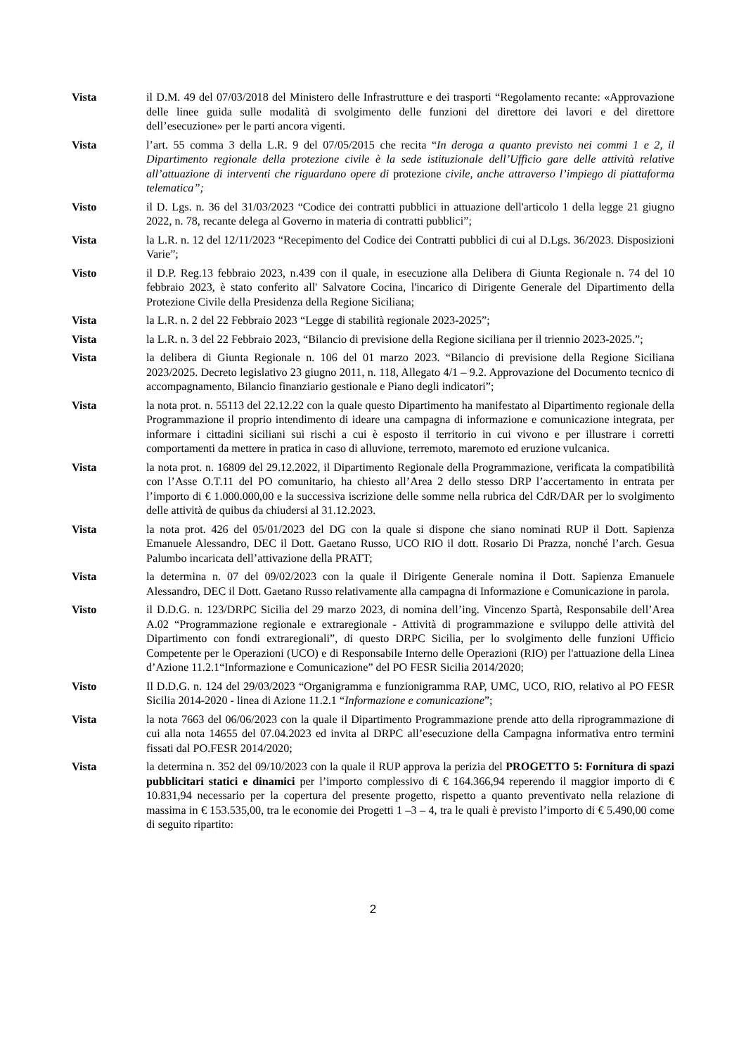Vista il D.M. 49 del 07/03/2018 del Ministero delle Infrastrutture e dei trasporti “Regolamento recante: «Approvazione delle linee guida sulle modalità di svolgimento delle funzioni del direttore dei lavori e del direttore dell’esecuzione» per le parti ancora vigenti.
Vista l’art. 55 comma 3 della L.R. 9 del 07/05/2015 che recita “In deroga a quanto previsto nei commi 1 e 2, il Dipartimento regionale della protezione civile è la sede istituzionale dell’Ufficio gare delle attività relative all’attuazione di interventi che riguardano opere di protezione civile, anche attraverso l’impiego di piattaforma telematica”;
Visto il D. Lgs. n. 36 del 31/03/2023 “Codice dei contratti pubblici in attuazione dell'articolo 1 della legge 21 giugno 2022, n. 78, recante delega al Governo in materia di contratti pubblici”;
Vista la L.R. n. 12 del 12/11/2023 “Recepimento del Codice dei Contratti pubblici di cui al D.Lgs. 36/2023. Disposizioni Varie”;
Visto il D.P. Reg.13 febbraio 2023, n.439 con il quale, in esecuzione alla Delibera di Giunta Regionale n. 74 del 10 febbraio 2023, è stato conferito all' Salvatore Cocina, l'incarico di Dirigente Generale del Dipartimento della Protezione Civile della Presidenza della Regione Siciliana;
Vista la L.R. n. 2 del 22 Febbraio 2023 “Legge di stabilità regionale 2023-2025”;
Vista la L.R. n. 3 del 22 Febbraio 2023, “Bilancio di previsione della Regione siciliana per il triennio 2023-2025.”;
Vista la delibera di Giunta Regionale n. 106 del 01 marzo 2023. “Bilancio di previsione della Regione Siciliana 2023/2025. Decreto legislativo 23 giugno 2011, n. 118, Allegato 4/1 – 9.2. Approvazione del Documento tecnico di accompagnamento, Bilancio finanziario gestionale e Piano degli indicatori”;
Vista la nota prot. n. 55113 del 22.12.22 con la quale questo Dipartimento ha manifestato al Dipartimento regionale della Programmazione il proprio intendimento di ideare una campagna di informazione e comunicazione integrata, per informare i cittadini siciliani sui rischi a cui è esposto il territorio in cui vivono e per illustrare i corretti comportamenti da mettere in pratica in caso di alluvione, terremoto, maremoto ed eruzione vulcanica.
Vista la nota prot. n. 16809 del 29.12.2022, il Dipartimento Regionale della Programmazione, verificata la compatibilità con l’Asse O.T.11 del PO comunitario, ha chiesto all’Area 2 dello stesso DRP l’accertamento in entrata per l’importo di € 1.000.000,00 e la successiva iscrizione delle somme nella rubrica del CdR/DAR per lo svolgimento delle attività de quibus da chiudersi al 31.12.2023.
Vista la nota prot. 426 del 05/01/2023 del DG con la quale si dispone che siano nominati RUP il Dott. Sapienza Emanuele Alessandro, DEC il Dott. Gaetano Russo, UCO RIO il dott. Rosario Di Prazza, nonché l’arch. Gesua Palumbo incaricata dell’attivazione della PRATT;
Vista la determina n. 07 del 09/02/2023 con la quale il Dirigente Generale nomina il Dott. Sapienza Emanuele Alessandro, DEC il Dott. Gaetano Russo relativamente alla campagna di Informazione e Comunicazione in parola.
Visto il D.D.G. n. 123/DRPC Sicilia del 29 marzo 2023, di nomina dell’ing. Vincenzo Spartà, Responsabile dell’Area A.02 “Programmazione regionale e extraregionale - Attività di programmazione e sviluppo delle attività del Dipartimento con fondi extraregionali”, di questo DRPC Sicilia, per lo svolgimento delle funzioni Ufficio Competente per le Operazioni (UCO) e di Responsabile Interno delle Operazioni (RIO) per l'attuazione della Linea d’Azione 11.2.1“Informazione e Comunicazione” del PO FESR Sicilia 2014/2020;
Visto Il D.D.G. n. 124 del 29/03/2023 “Organigramma e funzionigramma RAP, UMC, UCO, RIO, relativo al PO FESR Sicilia 2014-2020 - linea di Azione 11.2.1 “Informazione e comunicazione”;
Vista la nota 7663 del 06/06/2023 con la quale il Dipartimento Programmazione prende atto della riprogrammazione di cui alla nota 14655 del 07.04.2023 ed invita al DRPC all’esecuzione della Campagna informativa entro termini fissati dal PO.FESR 2014/2020;
Vista la determina n. 352 del 09/10/2023 con la quale il RUP approva la perizia del PROGETTO 5: Fornitura di spazi pubblicitari statici e dinamici per l’importo complessivo di € 164.366,94 reperendo il maggior importo di € 10.831,94 necessario per la copertura del presente progetto, rispetto a quanto preventivato nella relazione di massima in € 153.535,00, tra le economie dei Progetti 1 –3 – 4, tra le quali è previsto l’importo di € 5.490,00 come di seguito ripartito:
2